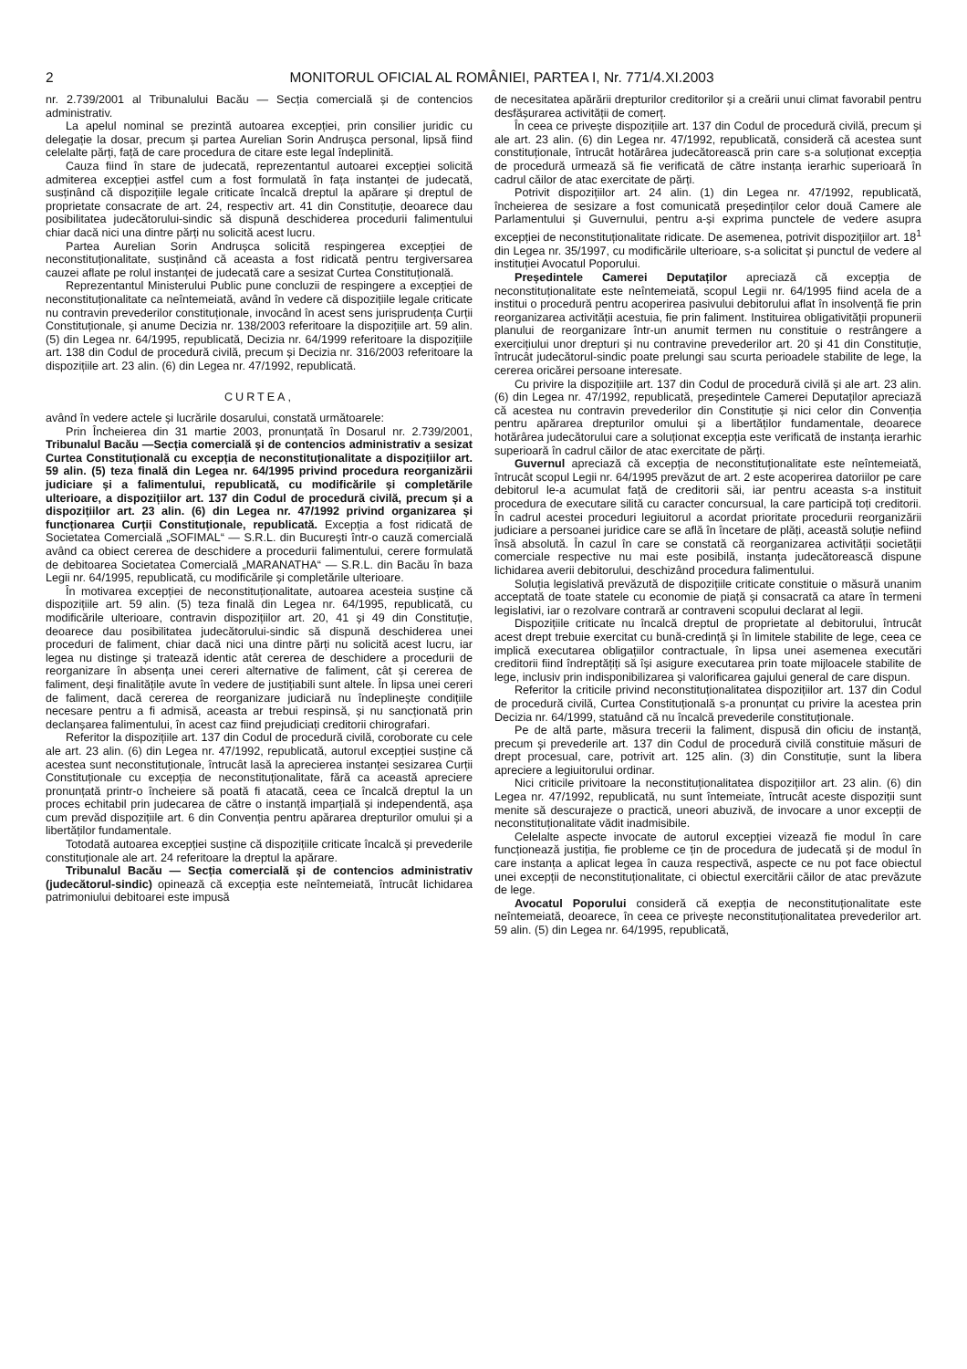2 MONITORUL OFICIAL AL ROMÂNIEI, PARTEA I, Nr. 771/4.XI.2003
nr. 2.739/2001 al Tribunalului Bacău — Secția comercială și de contencios administrativ.
La apelul nominal se prezintă autoarea excepției, prin consilier juridic cu delegație la dosar, precum și partea Aurelian Sorin Andrușca personal, lipsă fiind celelalte părți, față de care procedura de citare este legal îndeplinită.
Cauza fiind în stare de judecată, reprezentantul autoarei excepției solicită admiterea excepției astfel cum a fost formulată în fața instanței de judecată, susținând că dispozițiile legale criticate încalcă dreptul la apărare și dreptul de proprietate consacrate de art. 24, respectiv art. 41 din Constituție, deoarece dau posibilitatea judecătorului-sindic să dispună deschiderea procedurii falimentului chiar dacă nici una dintre părți nu solicită acest lucru.
Partea Aurelian Sorin Andrușca solicită respingerea excepției de neconstituționalitate, susținând că aceasta a fost ridicată pentru tergiversarea cauzei aflate pe rolul instanței de judecată care a sesizat Curtea Constituțională.
Reprezentantul Ministerului Public pune concluzii de respingere a excepției de neconstituționalitate ca neîntemeiată, având în vedere că dispozițiile legale criticate nu contravin prevederilor constituționale, invocând în acest sens jurisprudența Curții Constituționale, și anume Decizia nr. 138/2003 referitoare la dispozițiile art. 59 alin. (5) din Legea nr. 64/1995, republicată, Decizia nr. 64/1999 referitoare la dispozițiile art. 138 din Codul de procedură civilă, precum și Decizia nr. 316/2003 referitoare la dispozițiile art. 23 alin. (6) din Legea nr. 47/1992, republicată.
CURTEA,
având în vedere actele și lucrările dosarului, constată următoarele:
Prin Încheierea din 31 martie 2003, pronunțată în Dosarul nr. 2.739/2001, Tribunalul Bacău —Secția comercială și de contencios administrativ a sesizat Curtea Constituțională cu excepția de neconstituționalitate a dispozițiilor art. 59 alin. (5) teza finală din Legea nr. 64/1995 privind procedura reorganizării judiciare și a falimentului, republicată, cu modificările și completările ulterioare, a dispozițiilor art. 137 din Codul de procedură civilă, precum și a dispozițiilor art. 23 alin. (6) din Legea nr. 47/1992 privind organizarea și funcționarea Curții Constituționale, republicată. Excepția a fost ridicată de Societatea Comercială „SOFIMAL“ — S.R.L. din București într-o cauză comercială având ca obiect cererea de deschidere a procedurii falimentului, cerere formulată de debitoarea Societatea Comercială „MARANATHA“ — S.R.L. din Bacău în baza Legii nr. 64/1995, republicată, cu modificările și completările ulterioare.
În motivarea excepției de neconstituționalitate, autoarea acesteia susține că dispozițiile art. 59 alin. (5) teza finală din Legea nr. 64/1995, republicată, cu modificările ulterioare, contravin dispozițiilor art. 20, 41 și 49 din Constituție, deoarece dau posibilitatea judecătorului-sindic să dispună deschiderea unei proceduri de faliment, chiar dacă nici una dintre părți nu solicită acest lucru, iar legea nu distinge și tratează identic atât cererea de deschidere a procedurii de reorganizare în absența unei cereri alternative de faliment, cât și cererea de faliment, deși finalitățile avute în vedere de justițiabili sunt altele. În lipsa unei cereri de faliment, dacă cererea de reorganizare judiciară nu îndeplinește condițiile necesare pentru a fi admisă, aceasta ar trebui respinsă, și nu sancționată prin declanșarea falimentului, în acest caz fiind prejudiciați creditorii chirografari.
Referitor la dispozițiile art. 137 din Codul de procedură civilă, coroborate cu cele ale art. 23 alin. (6) din Legea nr. 47/1992, republicată, autorul excepției susține că acestea sunt neconstituționale, întrucât lasă la aprecierea instanței sesizarea Curții Constituționale cu excepția de neconstituționalitate, fără ca această apreciere pronunțată printr-o încheiere să poată fi atacată, ceea ce încalcă dreptul la un proces echitabil prin judecarea de către o instanță imparțială și independentă, așa cum prevăd dispozițiile art. 6 din Convenția pentru apărarea drepturilor omului și a libertăților fundamentale.
Totodată autoarea excepției susține că dispozițiile criticate încalcă și prevederile constituționale ale art. 24 referitoare la dreptul la apărare.
Tribunalul Bacău — Secția comercială și de contencios administrativ (judecătorul-sindic) opinează că excepția este neîntemeiată, întrucât lichidarea patrimoniului debitoarei este impusă
de necesitatea apărării drepturilor creditorilor și a creării unui climat favorabil pentru desfășurarea activității de comerț.
În ceea ce privește dispozițiile art. 137 din Codul de procedură civilă, precum și ale art. 23 alin. (6) din Legea nr. 47/1992, republicată, consideră că acestea sunt constituționale, întrucât hotărârea judecătorească prin care s-a soluționat excepția de procedură urmează să fie verificată de către instanța ierarhic superioară în cadrul căilor de atac exercitate de părți.
Potrivit dispozițiilor art. 24 alin. (1) din Legea nr. 47/1992, republicată, încheierea de sesizare a fost comunicată președinților celor două Camere ale Parlamentului și Guvernului, pentru a-și exprima punctele de vedere asupra excepției de neconstituționalitate ridicate. De asemenea, potrivit dispozițiilor art. 18<sup>1</sup> din Legea nr. 35/1997, cu modificările ulterioare, s-a solicitat și punctul de vedere al instituției Avocatul Poporului.
Președintele Camerei Deputaților apreciază că excepția de neconstituționalitate este neîntemeiată, scopul Legii nr. 64/1995 fiind acela de a institui o procedură pentru acoperirea pasivului debitorului aflat în insolvență fie prin reorganizarea activității acestuia, fie prin faliment. Instituirea obligativității propunerii planului de reorganizare într-un anumit termen nu constituie o restrângere a exercițiului unor drepturi și nu contravine prevederilor art. 20 și 41 din Constituție, întrucât judecătorul-sindic poate prelungi sau scurta perioadele stabilite de lege, la cererea oricărei persoane interesate.
Cu privire la dispozițiile art. 137 din Codul de procedură civilă și ale art. 23 alin. (6) din Legea nr. 47/1992, republicată, președintele Camerei Deputaților apreciază că acestea nu contravin prevederilor din Constituție și nici celor din Convenția pentru apărarea drepturilor omului și a libertăților fundamentale, deoarece hotărârea judecătorului care a soluționat excepția este verificată de instanța ierarhic superioară în cadrul căilor de atac exercitate de părți.
Guvernul apreciază că excepția de neconstituționalitate este neîntemeiată, întrucât scopul Legii nr. 64/1995 prevăzut de art. 2 este acoperirea datoriilor pe care debitorul le-a acumulat față de creditorii săi, iar pentru aceasta s-a instituit procedura de executare silită cu caracter concursual, la care participă toți creditorii. În cadrul acestei proceduri legiuitorul a acordat prioritate procedurii reorganizării judiciare a persoanei juridice care se află în încetare de plăți, această soluție nefiind însă absolută. În cazul în care se constată că reorganizarea activității societății comerciale respective nu mai este posibilă, instanța judecătorească dispune lichidarea averii debitorului, deschizând procedura falimentului.
Soluția legislativă prevăzută de dispozițiile criticate constituie o măsură unanim acceptată de toate statele cu economie de piață și consacrată ca atare în termeni legislativi, iar o rezolvare contrară ar contraveni scopului declarat al legii.
Dispozițiile criticate nu încalcă dreptul de proprietate al debitorului, întrucât acest drept trebuie exercitat cu bună-credință și în limitele stabilite de lege, ceea ce implică executarea obligațiilor contractuale, în lipsa unei asemenea executări creditorii fiind îndreptățiți să își asigure executarea prin toate mijloacele stabilite de lege, inclusiv prin indisponibilizarea și valorificarea gajului general de care dispun.
Referitor la criticile privind neconstituționalitatea dispozițiilor art. 137 din Codul de procedură civilă, Curtea Constituțională s-a pronunțat cu privire la acestea prin Decizia nr. 64/1999, statuând că nu încalcă prevederile constituționale.
Pe de altă parte, măsura trecerii la faliment, dispusă din oficiu de instanță, precum și prevederile art. 137 din Codul de procedură civilă constituie măsuri de drept procesual, care, potrivit art. 125 alin. (3) din Constituție, sunt la libera apreciere a legiuitorului ordinar.
Nici criticile privitoare la neconstituționalitatea dispozițiilor art. 23 alin. (6) din Legea nr. 47/1992, republicată, nu sunt întemeiate, întrucât aceste dispoziții sunt menite să descurajeze o practică, uneori abuzivă, de invocare a unor excepții de neconstituționalitate vădit inadmisibile.
Celelalte aspecte invocate de autorul excepției vizează fie modul în care funcționează justiția, fie probleme ce țin de procedura de judecată și de modul în care instanța a aplicat legea în cauza respectivă, aspecte ce nu pot face obiectul unei excepții de neconstituționalitate, ci obiectul exercitării căilor de atac prevăzute de lege.
Avocatul Poporului consideră că exepția de neconstituționalitate este neîntemeiată, deoarece, în ceea ce privește neconstituționalitatea prevederilor art. 59 alin. (5) din Legea nr. 64/1995, republicată,